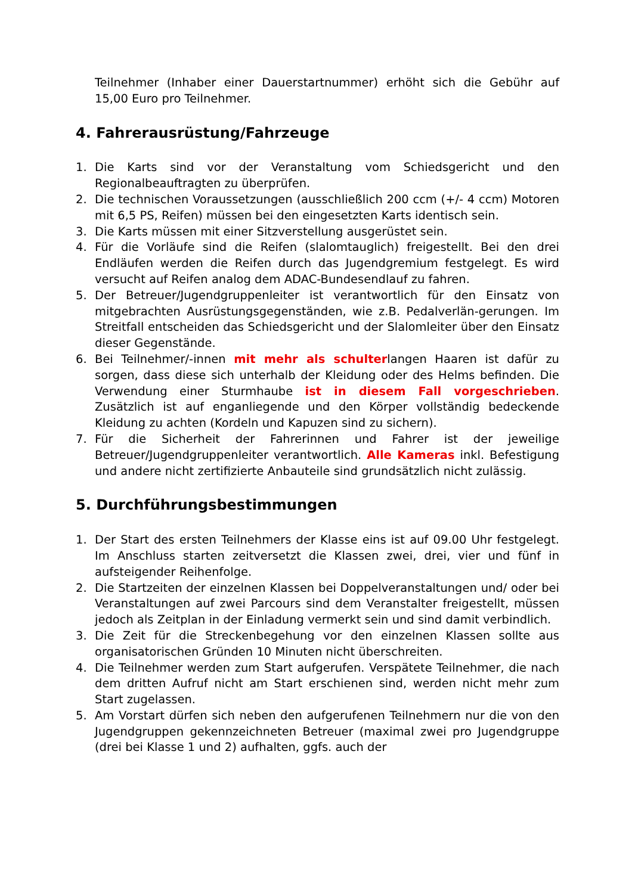Teilnehmer (Inhaber einer Dauerstartnummer) erhöht sich die Gebühr auf 15,00 Euro pro Teilnehmer.
4. Fahrerausrüstung/Fahrzeuge
1. Die Karts sind vor der Veranstaltung vom Schiedsgericht und den Regionalbeauftragten zu überprüfen.
2. Die technischen Voraussetzungen (ausschließlich 200 ccm (+/- 4 ccm) Motoren mit 6,5 PS, Reifen) müssen bei den eingesetzten Karts identisch sein.
3. Die Karts müssen mit einer Sitzverstellung ausgerüstet sein.
4. Für die Vorläufe sind die Reifen (slalomtauglich) freigestellt. Bei den drei Endläufen werden die Reifen durch das Jugendgremium festgelegt. Es wird versucht auf Reifen analog dem ADAC-Bundesendlauf zu fahren.
5. Der Betreuer/Jugendgruppenleiter ist verantwortlich für den Einsatz von mitgebrachten Ausrüstungsgegenständen, wie z.B. Pedalverlän-gerungen. Im Streitfall entscheiden das Schiedsgericht und der Slalomleiter über den Einsatz dieser Gegenstände.
6. Bei Teilnehmer/-innen mit mehr als schulterlangen Haaren ist dafür zu sorgen, dass diese sich unterhalb der Kleidung oder des Helms befinden. Die Verwendung einer Sturmhaube ist in diesem Fall vorgeschrieben. Zusätzlich ist auf enganliegende und den Körper vollständig bedeckende Kleidung zu achten (Kordeln und Kapuzen sind zu sichern).
7. Für die Sicherheit der Fahrerinnen und Fahrer ist der jeweilige Betreuer/Jugendgruppenleiter verantwortlich. Alle Kameras inkl. Befestigung und andere nicht zertifizierte Anbauteile sind grundsätzlich nicht zulässig.
5. Durchführungsbestimmungen
1. Der Start des ersten Teilnehmers der Klasse eins ist auf 09.00 Uhr festgelegt. Im Anschluss starten zeitversetzt die Klassen zwei, drei, vier und fünf in aufsteigender Reihenfolge.
2. Die Startzeiten der einzelnen Klassen bei Doppelveranstaltungen und/ oder bei Veranstaltungen auf zwei Parcours sind dem Veranstalter freigestellt, müssen jedoch als Zeitplan in der Einladung vermerkt sein und sind damit verbindlich.
3. Die Zeit für die Streckenbegehung vor den einzelnen Klassen sollte aus organisatorischen Gründen 10 Minuten nicht überschreiten.
4. Die Teilnehmer werden zum Start aufgerufen. Verspätete Teilnehmer, die nach dem dritten Aufruf nicht am Start erschienen sind, werden nicht mehr zum Start zugelassen.
5. Am Vorstart dürfen sich neben den aufgerufenen Teilnehmern nur die von den Jugendgruppen gekennzeichneten Betreuer (maximal zwei pro Jugendgruppe (drei bei Klasse 1 und 2) aufhalten, ggfs. auch der